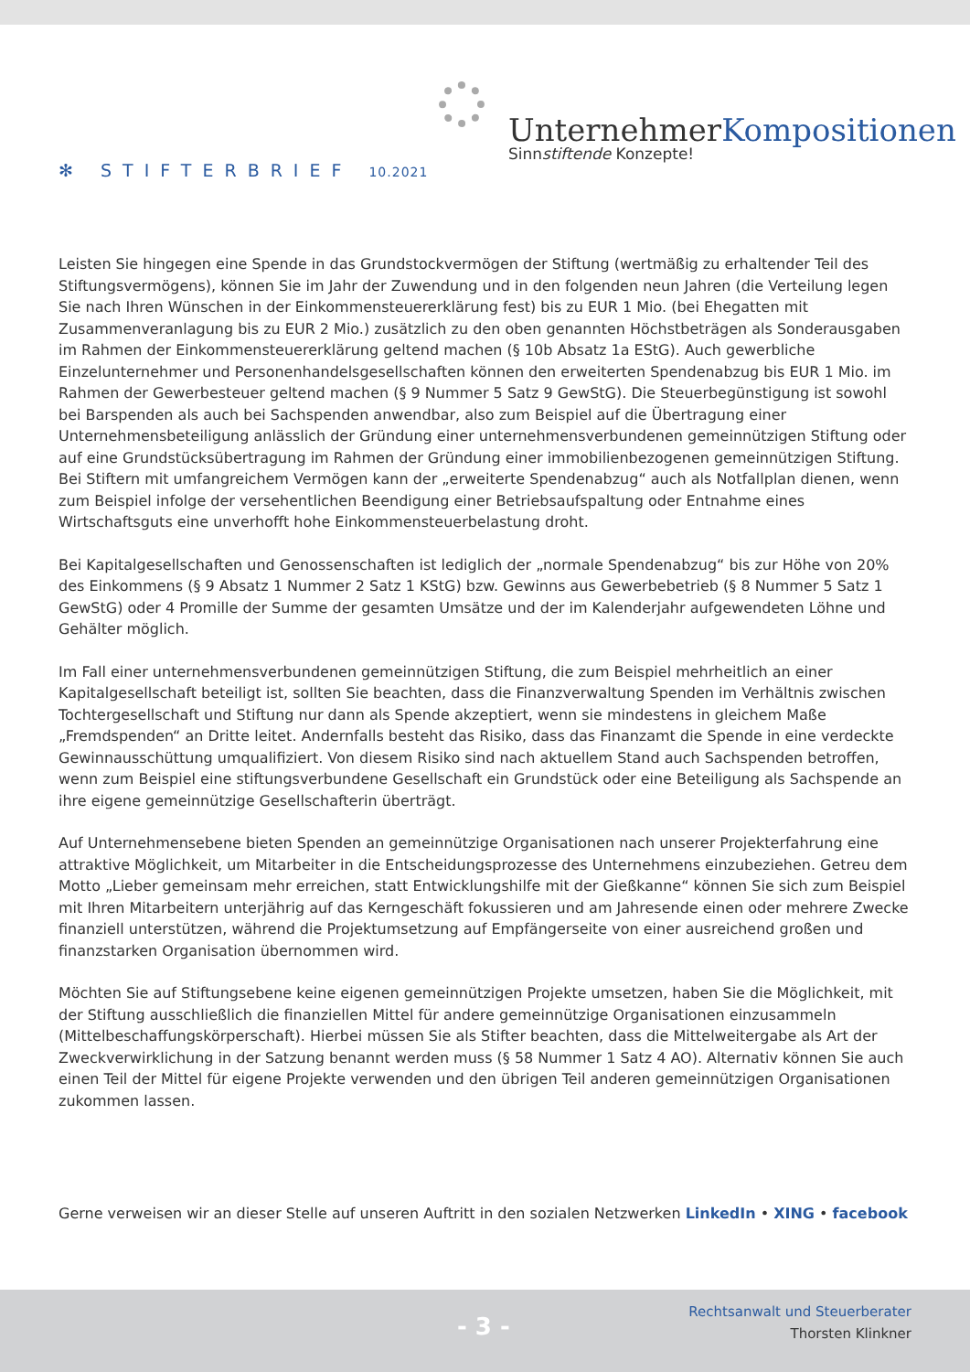✻ STIFTERBRIEF 10.2021
UnternehmerKompositionen
Sinnstiftende Konzepte!
Leisten Sie hingegen eine Spende in das Grundstockvermögen der Stiftung (wertmäßig zu erhaltender Teil des Stiftungsvermögens), können Sie im Jahr der Zuwendung und in den folgenden neun Jahren (die Verteilung legen Sie nach Ihren Wünschen in der Einkommensteuererklärung fest) bis zu EUR 1 Mio. (bei Ehegatten mit Zusammenveranlagung bis zu EUR 2 Mio.) zusätzlich zu den oben genannten Höchstbeträgen als Sonderausgaben im Rahmen der Einkommensteuererklärung geltend machen (§ 10b Absatz 1a EStG). Auch gewerbliche Einzelunternehmer und Personenhandelsgesellschaften können den erweiterten Spendenabzug bis EUR 1 Mio. im Rahmen der Gewerbesteuer geltend machen (§ 9 Nummer 5 Satz 9 GewStG). Die Steuerbegünstigung ist sowohl bei Barspenden als auch bei Sachspenden anwendbar, also zum Beispiel auf die Übertragung einer Unternehmensbeteiligung anlässlich der Gründung einer unternehmensverbundenen gemeinnützigen Stiftung oder auf eine Grundstücksübertragung im Rahmen der Gründung einer immobilienbezogenen gemeinnützigen Stiftung. Bei Stiftern mit umfangreichem Vermögen kann der „erweiterte Spendenabzug“ auch als Notfallplan dienen, wenn zum Beispiel infolge der versehentlichen Beendigung einer Betriebsaufspaltung oder Entnahme eines Wirtschaftsguts eine unverhofft hohe Einkommensteuerbelastung droht.
Bei Kapitalgesellschaften und Genossenschaften ist lediglich der „normale Spendenabzug“ bis zur Höhe von 20% des Einkommens (§ 9 Absatz 1 Nummer 2 Satz 1 KStG) bzw. Gewinns aus Gewerbebetrieb (§ 8 Nummer 5 Satz 1 GewStG) oder 4 Promille der Summe der gesamten Umsätze und der im Kalenderjahr aufgewendeten Löhne und Gehälter möglich.
Im Fall einer unternehmensverbundenen gemeinnützigen Stiftung, die zum Beispiel mehrheitlich an einer Kapitalgesellschaft beteiligt ist, sollten Sie beachten, dass die Finanzverwaltung Spenden im Verhältnis zwischen Tochtergesellschaft und Stiftung nur dann als Spende akzeptiert, wenn sie mindestens in gleichem Maße „Fremdspenden“ an Dritte leitet. Andernfalls besteht das Risiko, dass das Finanzamt die Spende in eine verdeckte Gewinnausschüttung umqualifiziert. Von diesem Risiko sind nach aktuellem Stand auch Sachspenden betroffen, wenn zum Beispiel eine stiftungsverbundene Gesellschaft ein Grundstück oder eine Beteiligung als Sachspende an ihre eigene gemeinnützige Gesellschafterin überträgt.
Auf Unternehmensebene bieten Spenden an gemeinnützige Organisationen nach unserer Projekterfahrung eine attraktive Möglichkeit, um Mitarbeiter in die Entscheidungsprozesse des Unternehmens einzubeziehen. Getreu dem Motto „Lieber gemeinsam mehr erreichen, statt Entwicklungshilfe mit der Gießkanne“ können Sie sich zum Beispiel mit Ihren Mitarbeitern unterjährig auf das Kerngeschäft fokussieren und am Jahresende einen oder mehrere Zwecke finanziell unterstützen, während die Projektumsetzung auf Empfängerseite von einer ausreichend großen und finanzstarken Organisation übernommen wird.
Möchten Sie auf Stiftungsebene keine eigenen gemeinnützigen Projekte umsetzen, haben Sie die Möglichkeit, mit der Stiftung ausschließlich die finanziellen Mittel für andere gemeinnützige Organisationen einzusammeln (Mittelbeschaffungskörperschaft). Hierbei müssen Sie als Stifter beachten, dass die Mittelweitergabe als Art der Zweckverwirklichung in der Satzung benannt werden muss (§ 58 Nummer 1 Satz 4 AO). Alternativ können Sie auch einen Teil der Mittel für eigene Projekte verwenden und den übrigen Teil anderen gemeinnützigen Organisationen zukommen lassen.
Gerne verweisen wir an dieser Stelle auf unseren Auftritt in den sozialen Netzwerken LinkedIn • XING • facebook
- 3 -
Rechtsanwalt und Steuerberater
Thorsten Klinkner